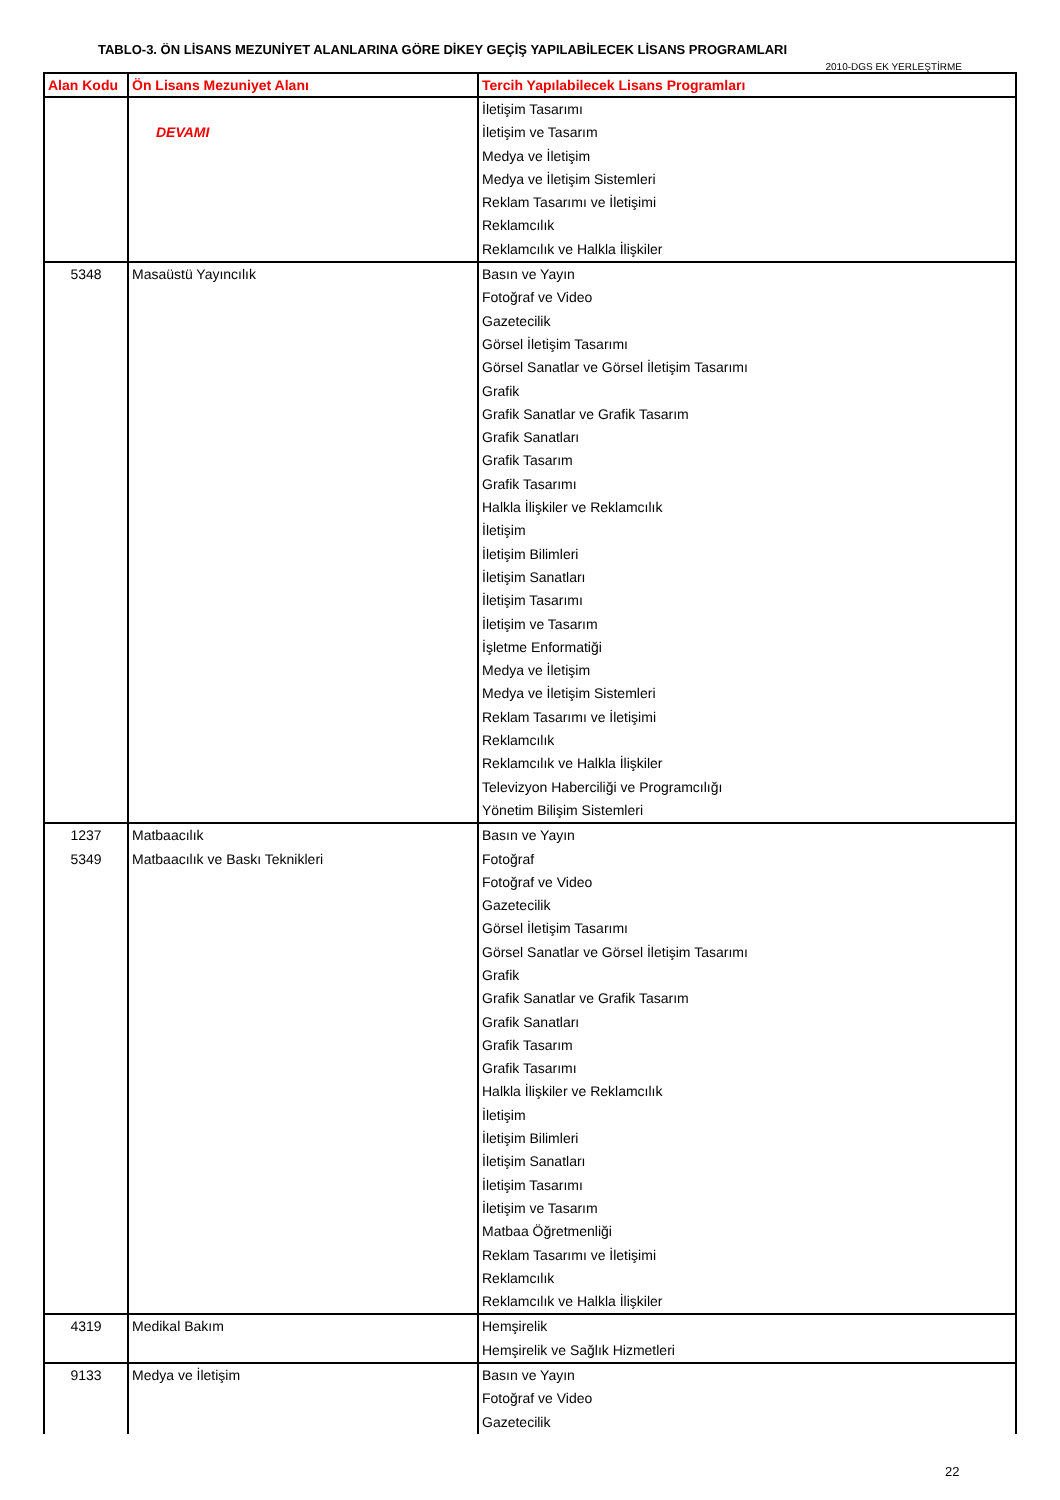TABLO-3. ÖN LİSANS MEZUNİYET ALANLARINA GÖRE DİKEY GEÇİŞ YAPILABİLECEK LİSANS PROGRAMLARI
2010-DGS EK YERLEŞTİRME
| Alan Kodu | Ön Lisans Mezuniyet Alanı | Tercih Yapılabilecek Lisans Programları |
| --- | --- | --- |
| | DEVAMI | İletişim Tasarımı İletişim ve Tasarım Medya ve İletişim Medya ve İletişim Sistemleri Reklam Tasarımı ve İletişimi Reklamcılık Reklamcılık ve Halkla İlişkiler |
| 5348 | Masaüstü Yayıncılık | Basın ve Yayın Fotoğraf ve Video Gazetecilik Görsel İletişim Tasarımı Görsel Sanatlar ve Görsel İletişim Tasarımı Grafik Grafik Sanatlar ve Grafik Tasarım Grafik Sanatları Grafik Tasarım Grafik Tasarımı Halkla İlişkiler ve Reklamcılık İletişim İletişim Bilimleri İletişim Sanatları İletişim Tasarımı İletişim ve Tasarım İşletme Enformatiği Medya ve İletişim Medya ve İletişim Sistemleri Reklam Tasarımı ve İletişimi Reklamcılık Reklamcılık ve Halkla İlişkiler Televizyon Haberciliği ve Programcılığı Yönetim Bilişim Sistemleri |
| 1237 5349 | Matbaacılık Matbaacılık ve Baskı Teknikleri | Basın ve Yayın Fotoğraf Fotoğraf ve Video Gazetecilik Görsel İletişim Tasarımı Görsel Sanatlar ve Görsel İletişim Tasarımı Grafik Grafik Sanatlar ve Grafik Tasarım Grafik Sanatları Grafik Tasarım Grafik Tasarımı Halkla İlişkiler ve Reklamcılık İletişim İletişim Bilimleri İletişim Sanatları İletişim Tasarımı İletişim ve Tasarım Matbaa Öğretmenliği Reklam Tasarımı ve İletişimi Reklamcılık Reklamcılık ve Halkla İlişkiler |
| 4319 | Medikal Bakım | Hemşirelik Hemşirelik ve Sağlık Hizmetleri |
| 9133 | Medya ve İletişim | Basın ve Yayın Fotoğraf ve Video Gazetecilik |
22